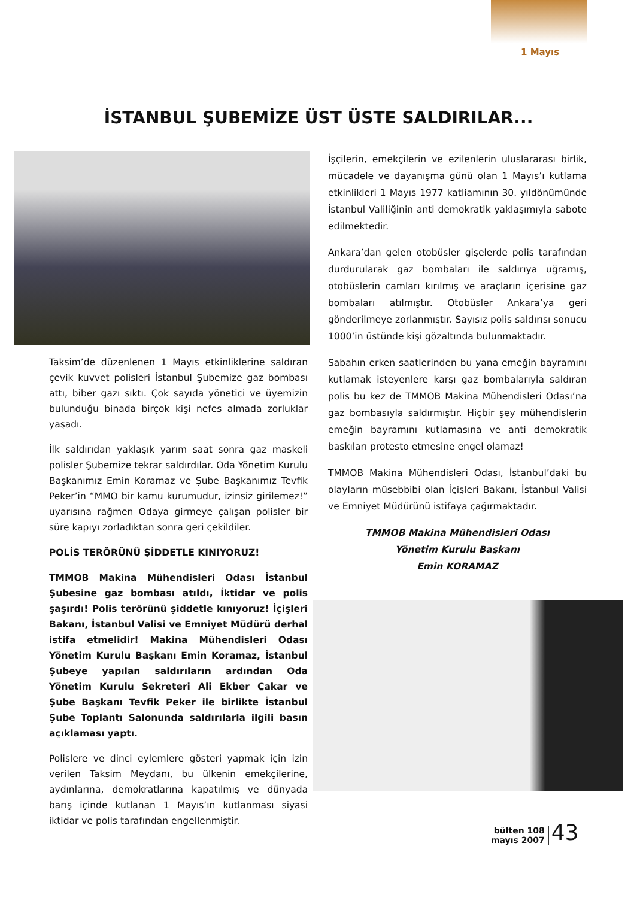1 Mayıs
İSTANBUL ŞUBEMİZE ÜST ÜSTE SALDIRILAR...
Taksim’de düzenlenen 1 Mayıs etkinliklerine saldıran çevik kuvvet polisleri İstanbul Şubemize gaz bombası attı, biber gazı sıktı. Çok sayıda yönetici ve üyemizin bulunduğu binada birçok kişi nefes almada zorluklar yaşadı.
İlk saldırıdan yaklaşık yarım saat sonra gaz maskeli polisler Şubemize tekrar saldırdılar. Oda Yönetim Kurulu Başkanımız Emin Koramaz ve Şube Başkanımız Tevfik Peker’in “MMO bir kamu kurumudur, izinsiz girilemez!” uyarısına rağmen Odaya girmeye çalışan polisler bir süre kapıyı zorladıktan sonra geri çekildiler.
POLİS TERÖRÜNÜ ŞİDDETLE KINIYORUZ!
TMMOB Makina Mühendisleri Odası İstanbul Şubesine gaz bombası atıldı, İktidar ve polis şaşırdı! Polis terörünü şiddetle kınıyoruz! İçişleri Bakanı, İstanbul Valisi ve Emniyet Müdürü derhal istifa etmelidir! Makina Mühendisleri Odası Yönetim Kurulu Başkanı Emin Koramaz, İstanbul Şubeye yapılan saldırıların ardından Oda Yönetim Kurulu Sekreteri Ali Ekber Çakar ve Şube Başkanı Tevfik Peker ile birlikte İstanbul Şube Toplantı Salonunda saldırılarla ilgili basın açıklaması yaptı.
Polislere ve dinci eylemlere gösteri yapmak için izin verilen Taksim Meydanı, bu ülkenin emekçilerine, aydınlarına, demokratlarına kapatılmış ve dünyada barış içinde kutlanan 1 Mayıs’ın kutlanması siyasi iktidar ve polis tarafından engellenmiştir.
İşçilerin, emekçilerin ve ezilenlerin uluslararası birlik, mücadele ve dayanışma günü olan 1 Mayıs’ı kutlama etkinlikleri 1 Mayıs 1977 katliamının 30. yıldönümünde İstanbul Valiliğinin anti demokratik yaklaşımıyla sabote edilmektedir.
Ankara’dan gelen otobüsler gişelerde polis tarafından durdurularak gaz bombaları ile saldırıya uğramış, otobüslerin camları kırılmış ve araçların içerisine gaz bombaları atılmıştır. Otobüsler Ankara’ya geri gönderilmeye zorlanmıştır. Sayısız polis saldırısı sonucu 1000’in üstünde kişi gözaltında bulunmaktadır.
Sabahın erken saatlerinden bu yana emeğin bayramını kutlamak isteyenlere karşı gaz bombalarıyla saldıran polis bu kez de TMMOB Makina Mühendisleri Odası’na gaz bombasıyla saldırmıştır. Hiçbir şey mühendislerin emeğin bayramını kutlamasına ve anti demokratik baskıları protesto etmesine engel olamaz!
TMMOB Makina Mühendisleri Odası, İstanbul’daki bu olayların müsebbibi olan İçişleri Bakanı, İstanbul Valisi ve Emniyet Müdürünü istifaya çağırmaktadır.
TMMOB Makina Mühendisleri Odası
Yönetim Kurulu Başkanı
Emin KORAMAZ
bülten 108
mayıs 2007
43